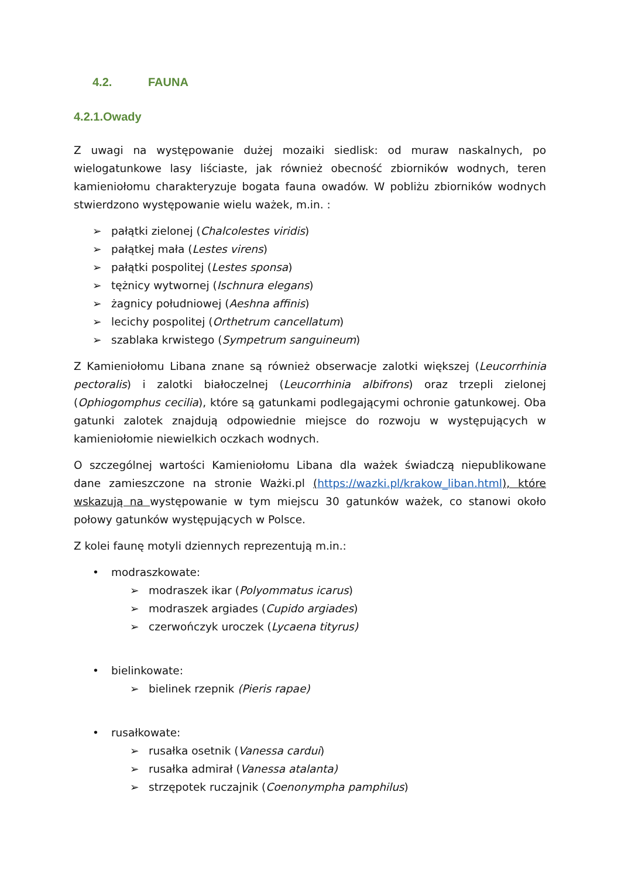4.2. FAUNA
4.2.1.Owady
Z uwagi na występowanie dużej mozaiki siedlisk: od muraw naskalnych, po wielogatunkowe lasy liściaste, jak również obecność zbiorników wodnych, teren kamieniołomu charakteryzuje bogata fauna owadów. W pobliżu zbiorników wodnych stwierdzono występowanie wielu ważek, m.in. :
➢ pałątki zielonej (Chalcolestes viridis)
➢ pałątkej mała (Lestes virens)
➢ pałątki pospolitej (Lestes sponsa)
➢ tężnicy wytwornej (Ischnura elegans)
➢ żagnicy południowej (Aeshna affinis)
➢ lecichy pospolitej (Orthetrum cancellatum)
➢ szablaka krwistego (Sympetrum sanguineum)
Z Kamieniołomu Libana znane są również obserwacje zalotki większej (Leucorrhinia pectoralis) i zalotki białoczelnej (Leucorrhinia albifrons) oraz trzepli zielonej (Ophiogomphus cecilia), które są gatunkami podlegającymi ochronie gatunkowej. Oba gatunki zalotek znajdują odpowiednie miejsce do rozwoju w występujących w kamieniołomie niewielkich oczkach wodnych.
O szczególnej wartości Kamieniołomu Libana dla ważek świadczą niepublikowane dane zamieszczone na stronie Ważki.pl (https://wazki.pl/krakow_liban.html), które wskazują na występowanie w tym miejscu 30 gatunków ważek, co stanowi około połowy gatunków występujących w Polsce.
Z kolei faunę motyli dziennych reprezentują m.in.:
• modraszkowate:
➢ modraszek ikar (Polyommatus icarus)
➢ modraszek argiades (Cupido argiades)
➢ czerwończyk uroczek (Lycaena tityrus)
• bielinkowate:
➢ bielinek rzepnik (Pieris rapae)
• rusałkowate:
➢ rusałka osetnik (Vanessa cardui)
➢ rusałka admirał (Vanessa atalanta)
➢ strzępotek ruczajnik (Coenonympha pamphilus)